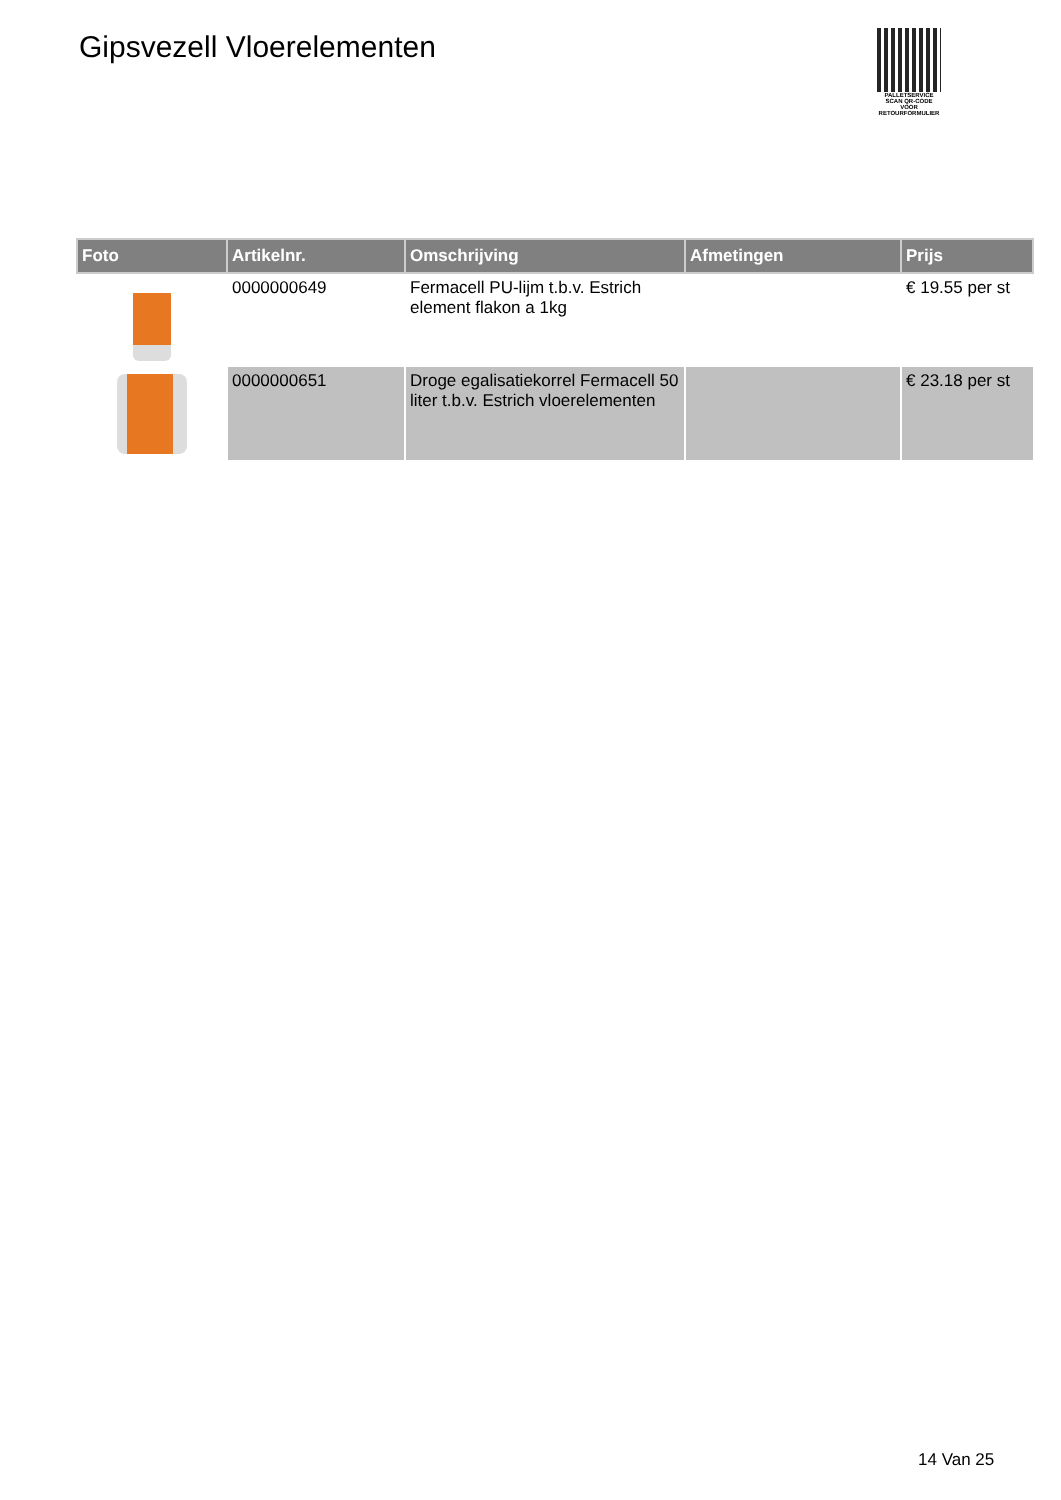Gipsvezell Vloerelementen
PALLETSERVICE
SCAN QR-CODE VOOR RETOURFORMULIER
| Foto | Artikelnr. | Omschrijving | Afmetingen | Prijs |
| --- | --- | --- | --- | --- |
| | 0000000649 | Fermacell PU-lijm t.b.v. Estrich element flakon a 1kg | | € 19.55 per st |
| | 0000000651 | Droge egalisatiekorrel Fermacell 50 liter t.b.v. Estrich vloerelementen | | € 23.18 per st |
14 Van 25